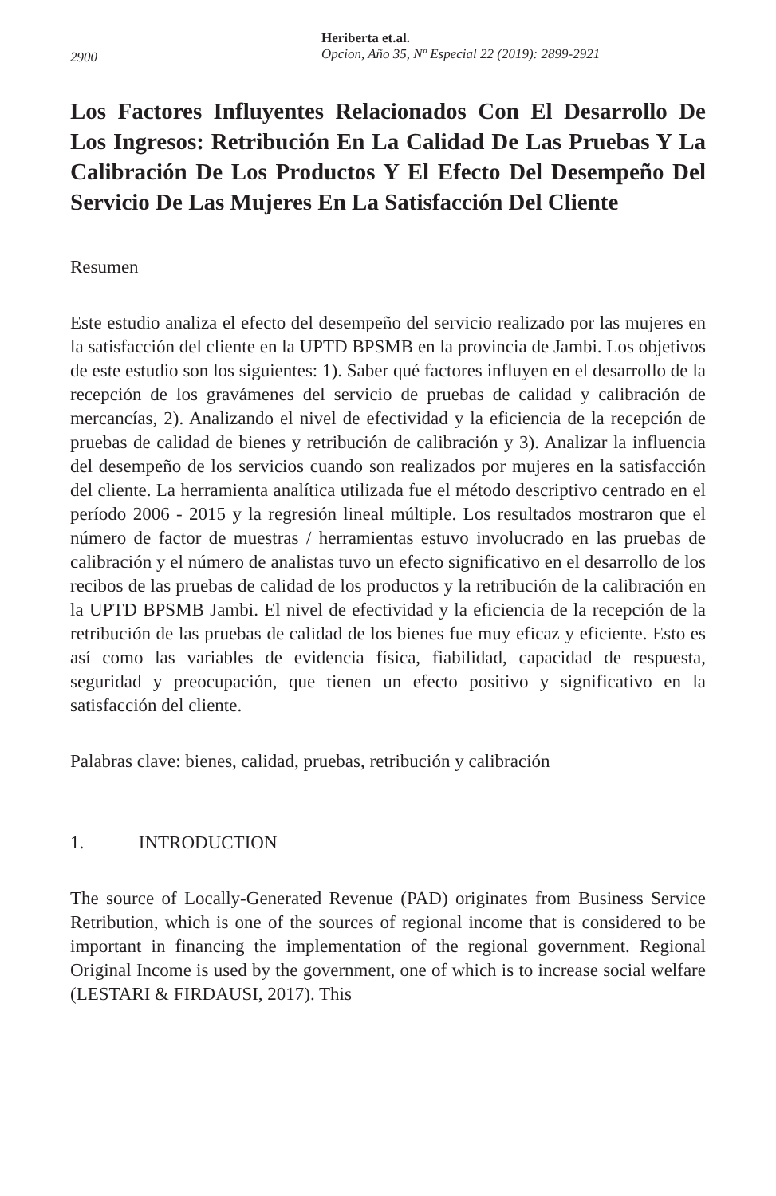2900
Heriberta et.al.
Opcion, Año 35, Nº Especial 22 (2019): 2899-2921
Los Factores Influyentes Relacionados Con El Desarrollo De Los Ingresos: Retribución En La Calidad De Las Pruebas Y La Calibración De Los Productos Y El Efecto Del Desempeño Del Servicio De Las Mujeres En La Satisfacción Del Cliente
Resumen
Este estudio analiza el efecto del desempeño del servicio realizado por las mujeres en la satisfacción del cliente en la UPTD BPSMB en la provincia de Jambi. Los objetivos de este estudio son los siguientes: 1). Saber qué factores influyen en el desarrollo de la recepción de los gravámenes del servicio de pruebas de calidad y calibración de mercancías, 2). Analizando el nivel de efectividad y la eficiencia de la recepción de pruebas de calidad de bienes y retribución de calibración y 3). Analizar la influencia del desempeño de los servicios cuando son realizados por mujeres en la satisfacción del cliente. La herramienta analítica utilizada fue el método descriptivo centrado en el período 2006 - 2015 y la regresión lineal múltiple. Los resultados mostraron que el número de factor de muestras / herramientas estuvo involucrado en las pruebas de calibración y el número de analistas tuvo un efecto significativo en el desarrollo de los recibos de las pruebas de calidad de los productos y la retribución de la calibración en la UPTD BPSMB Jambi. El nivel de efectividad y la eficiencia de la recepción de la retribución de las pruebas de calidad de los bienes fue muy eficaz y eficiente. Esto es así como las variables de evidencia física, fiabilidad, capacidad de respuesta, seguridad y preocupación, que tienen un efecto positivo y significativo en la satisfacción del cliente.
Palabras clave: bienes, calidad, pruebas, retribución y calibración
1. INTRODUCTION
The source of Locally-Generated Revenue (PAD) originates from Business Service Retribution, which is one of the sources of regional income that is considered to be important in financing the implementation of the regional government. Regional Original Income is used by the government, one of which is to increase social welfare (LESTARI & FIRDAUSI, 2017). This